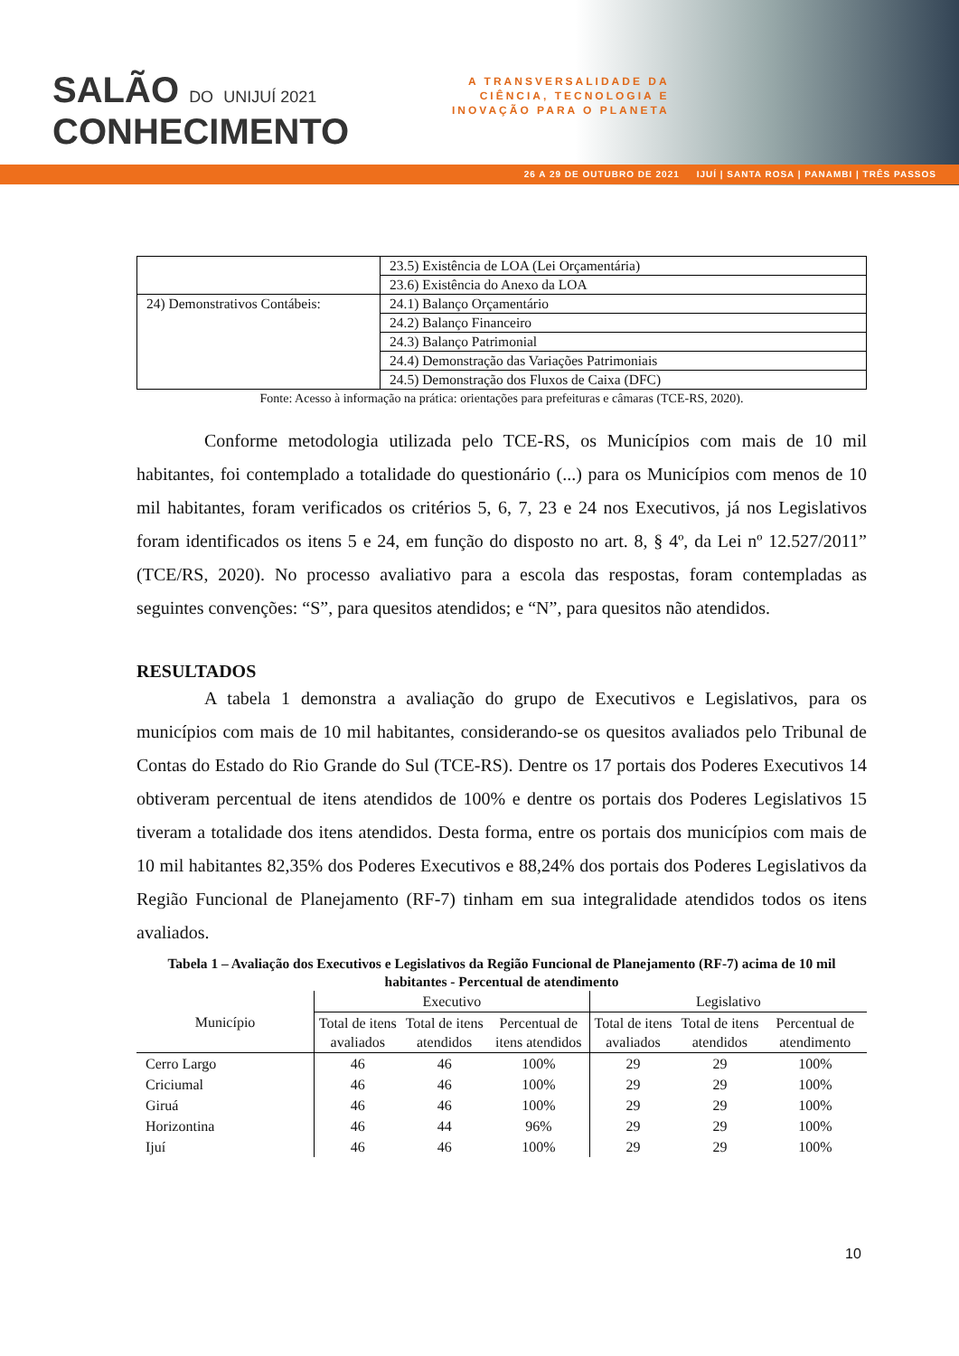SALÃO DO UNIJUÍ 2021
CONHECIMENTO
A TRANSVERSALIDADE DA
CIÊNCIA, TECNOLOGIA E
INOVAÇÃO PARA O PLANETA
26 A 29 DE OUTUBRO DE 2021 IJUÍ | SANTA ROSA | PANAMBI | TRÊS PASSOS
| | 23.5) Existência de LOA (Lei Orçamentária) |
| | 23.6) Existência do Anexo da LOA |
| 24) Demonstrativos Contábeis: | 24.1) Balanço Orçamentário |
| | 24.2) Balanço Financeiro |
| | 24.3) Balanço Patrimonial |
| | 24.4) Demonstração das Variações Patrimoniais |
| | 24.5) Demonstração dos Fluxos de Caixa (DFC) |
Fonte: Acesso à informação na prática: orientações para prefeituras e câmaras (TCE-RS, 2020).
Conforme metodologia utilizada pelo TCE-RS, os Municípios com mais de 10 mil habitantes, foi contemplado a totalidade do questionário (...) para os Municípios com menos de 10 mil habitantes, foram verificados os critérios 5, 6, 7, 23 e 24 nos Executivos, já nos Legislativos foram identificados os itens 5 e 24, em função do disposto no art. 8, § 4º, da Lei nº 12.527/2011” (TCE/RS, 2020). No processo avaliativo para a escola das respostas, foram contempladas as seguintes convenções: “S”, para quesitos atendidos; e “N”, para quesitos não atendidos.
RESULTADOS
A tabela 1 demonstra a avaliação do grupo de Executivos e Legislativos, para os municípios com mais de 10 mil habitantes, considerando-se os quesitos avaliados pelo Tribunal de Contas do Estado do Rio Grande do Sul (TCE-RS). Dentre os 17 portais dos Poderes Executivos 14 obtiveram percentual de itens atendidos de 100% e dentre os portais dos Poderes Legislativos 15 tiveram a totalidade dos itens atendidos. Desta forma, entre os portais dos municípios com mais de 10 mil habitantes 82,35% dos Poderes Executivos e 88,24% dos portais dos Poderes Legislativos da Região Funcional de Planejamento (RF-7) tinham em sua integralidade atendidos todos os itens avaliados.
Tabela 1 – Avaliação dos Executivos e Legislativos da Região Funcional de Planejamento (RF-7) acima de 10 mil habitantes - Percentual de atendimento
| Município | Executivo | | | Legislativo | | |
| --- | --- | --- | --- | --- | --- | --- |
| | Total de itens avaliados | Total de itens atendidos | Percentual de itens atendidos | Total de itens avaliados | Total de itens atendidos | Percentual de atendimento |
| Cerro Largo | 46 | 46 | 100% | 29 | 29 | 100% |
| Criciumal | 46 | 46 | 100% | 29 | 29 | 100% |
| Giruá | 46 | 46 | 100% | 29 | 29 | 100% |
| Horizontina | 46 | 44 | 96% | 29 | 29 | 100% |
| Ijuí | 46 | 46 | 100% | 29 | 29 | 100% |
10